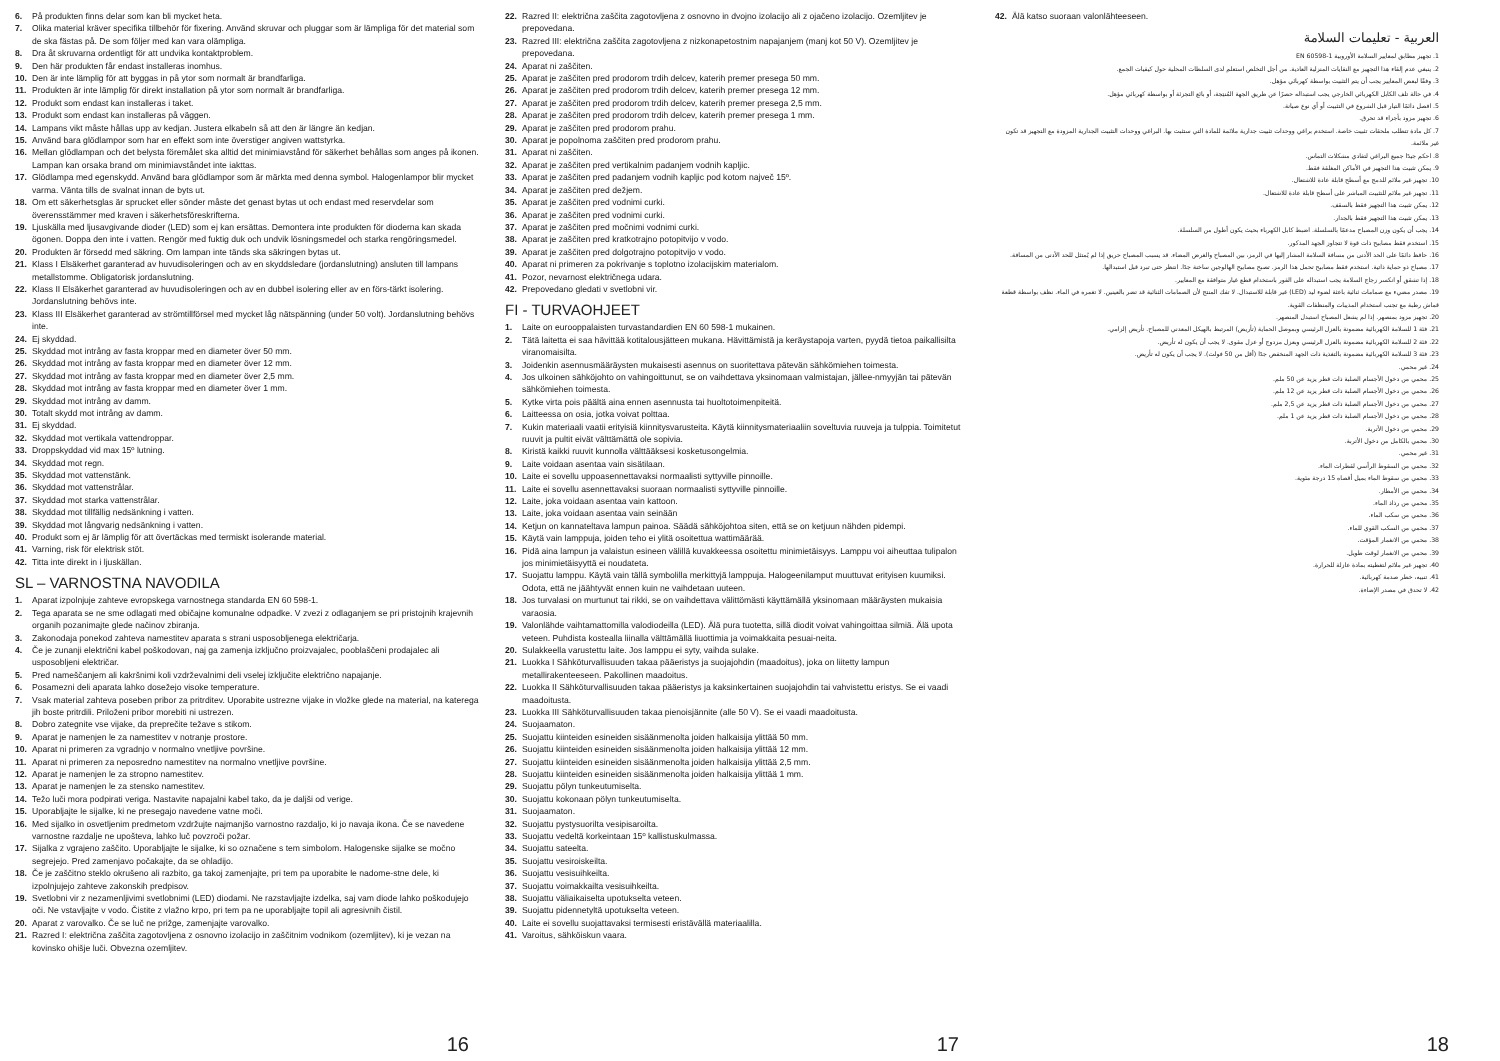6. På produkten finns delar som kan bli mycket heta.
7. Olika material kräver specifika tillbehör för fixering. Använd skruvar och pluggar som är lämpliga för det material som de ska fästas på. De som följer med kan vara olämpliga.
8. Dra åt skruvarna ordentligt för att undvika kontaktproblem.
9. Den här produkten får endast installeras inomhus.
10. Den är inte lämplig för att byggas in på ytor som normalt är brandfarliga.
11. Produkten är inte lämplig för direkt installation på ytor som normalt är brandfarliga.
12. Produkt som endast kan installeras i taket.
13. Produkt som endast kan installeras på väggen.
14. Lampans vikt måste hållas upp av kedjan. Justera elkabeln så att den är längre än kedjan.
15. Använd bara glödlampor som har en effekt som inte överstiger angiven wattstyrka.
16. Mellan glödlampan och det belysta föremålet ska alltid det minimiavstånd för säkerhet behållas som anges på ikonen. Lampan kan orsaka brand om minimiavståndet inte iakttas.
17. Glödlampa med egenskydd. Använd bara glödlampor som är märkta med denna symbol. Halogenlampor blir mycket varma. Vänta tills de svalnat innan de byts ut.
18. Om ett säkerhetsglas är sprucket eller sönder måste det genast bytas ut och endast med reservdelar som överensstämmer med kraven i säkerhetsföreskrifterna.
19. Ljuskälla med ljusavgivande dioder (LED) som ej kan ersättas. Demontera inte produkten för dioderna kan skada ögonen. Doppa den inte i vatten. Rengör med fuktig duk och undvik lösningsmedel och starka rengöringsmedel.
20. Produkten är försedd med säkring. Om lampan inte tänds ska säkringen bytas ut.
21. Klass I Elsäkerhet garanterad av huvudisoleringen och av en skyddsledare (jordanslutning) ansluten till lampans metallstomme. Obligatorisk jordanslutning.
22. Klass II Elsäkerhet garanterad av huvudisoleringen och av en dubbel isolering eller av en förs-tärkt isolering. Jordanslutning behövs inte.
23. Klass III Elsäkerhet garanterad av strömtillförsel med mycket låg nätspänning (under 50 volt). Jordanslutning behövs inte.
24. Ej skyddad.
25. Skyddad mot intrång av fasta kroppar med en diameter över 50 mm.
26. Skyddad mot intrång av fasta kroppar med en diameter över 12 mm.
27. Skyddad mot intrång av fasta kroppar med en diameter över 2,5 mm.
28. Skyddad mot intrång av fasta kroppar med en diameter över 1 mm.
29. Skyddad mot intrång av damm.
30. Totalt skydd mot intrång av damm.
31. Ej skyddad.
32. Skyddad mot vertikala vattendroppar.
33. Droppskyddad vid max 15º lutning.
34. Skyddad mot regn.
35. Skyddad mot vattenstänk.
36. Skyddad mot vattenstrålar.
37. Skyddad mot starka vattenstrålar.
38. Skyddad mot tillfällig nedsänkning i vatten.
39. Skyddad mot långvarig nedsänkning i vatten.
40. Produkt som ej är lämplig för att övertäckas med termiskt isolerande material.
41. Varning, risk för elektrisk stöt.
42. Titta inte direkt in i ljuskällan.
SL – VARNOSTNA NAVODILA
1. Aparat izpolnjuje zahteve evropskega varnostnega standarda EN 60 598-1.
2. Tega aparata se ne sme odlagati med običajne komunalne odpadke. V zvezi z odlaganjem se pri pristojnih krajevnih organih pozanimajte glede načinov zbiranja.
3. Zakonodaja ponekod zahteva namestitev aparata s strani usposobljenega električarja.
4. Če je zunanji električni kabel poškodovan, naj ga zamenja izključno proizvajalec, pooblaščeni prodajalec ali usposobljeni električar.
5. Pred nameščanjem ali kakršnimi koli vzdrževalnimi deli vselej izključite električno napajanje.
6. Posamezni deli aparata lahko dosežejo visoke temperature.
7. Vsak material zahteva poseben pribor za pritrditev. Uporabite ustrezne vijake in vložke glede na material, na katerega jih boste pritrdili. Priloženi pribor morebiti ni ustrezen.
8. Dobro zategnite vse vijake, da preprečite težave s stikom.
9. Aparat je namenjen le za namestitev v notranje prostore.
10. Aparat ni primeren za vgradnjo v normalno vnetljive površine.
11. Aparat ni primeren za neposredno namestitev na normalno vnetljive površine.
12. Aparat je namenjen le za stropno namestitev.
13. Aparat je namenjen le za stensko namestitev.
14. Težo luči mora podpirati veriga. Nastavite napajalni kabel tako, da je daljši od verige.
15. Uporabljajte le sijalke, ki ne presegajo navedene vatne moči.
16. Med sijalko in osvetljenim predmetom vzdržujte najmanjšo varnostno razdaljo, ki jo navaja ikona. Če se navedene varnostne razdalje ne upošteva, lahko luč povzroči požar.
17. Sijalka z vgrajeno zaščito. Uporabljajte le sijalke, ki so označene s tem simbolom. Halogenske sijalke se močno segrejejo. Pred zamenjavo počakajte, da se ohladijo.
18. Če je zaščitno steklo okrušeno ali razbito, ga takoj zamenjajte, pri tem pa uporabite le nadome-stne dele, ki izpolnjujejo zahteve zakonskih predpisov.
19. Svetlobni vir z nezamenljivimi svetlobnimi (LED) diodami. Ne razstavljajte izdelka, saj vam diode lahko poškodujejo oči. Ne vstavljajte v vodo. Čistite z vlažno krpo, pri tem pa ne uporabljajte topil ali agresivnih čistil.
20. Aparat z varovalko. Če se luč ne prižge, zamenjajte varovalko.
21. Razred I: električna zaščita zagotovljena z osnovno izolacijo in zaščitnim vodnikom (ozemljitev), ki je vezan na kovinsko ohišje luči. Obvezna ozemljitev.
16
22. Razred II: električna zaščita zagotovljena z osnovno in dvojno izolacijo ali z ojačeno izolacijo. Ozemljitev je prepovedana.
23. Razred III: električna zaščita zagotovljena z nizkonapetostnim napajanjem (manj kot 50 V). Ozemljitev je prepovedana.
24. Aparat ni zaščiten.
25. Aparat je zaščiten pred prodorom trdih delcev, katerih premer presega 50 mm.
26. Aparat je zaščiten pred prodorom trdih delcev, katerih premer presega 12 mm.
27. Aparat je zaščiten pred prodorom trdih delcev, katerih premer presega 2,5 mm.
28. Aparat je zaščiten pred prodorom trdih delcev, katerih premer presega 1 mm.
29. Aparat je zaščiten pred prodorom prahu.
30. Aparat je popolnoma zaščiten pred prodorom prahu.
31. Aparat ni zaščiten.
32. Aparat je zaščiten pred vertikalnim padanjem vodnih kapljic.
33. Aparat je zaščiten pred padanjem vodnih kapljic pod kotom največ 15º.
34. Aparat je zaščiten pred dežjem.
35. Aparat je zaščiten pred vodnimi curki.
36. Aparat je zaščiten pred vodnimi curki.
37. Aparat je zaščiten pred močnimi vodnimi curki.
38. Aparat je zaščiten pred kratkotrajno potopitvijo v vodo.
39. Aparat je zaščiten pred dolgotrajno potopitvijo v vodo.
40. Aparat ni primeren za pokrivanje s toplotno izolacijskim materialom.
41. Pozor, nevarnost električnega udara.
42. Prepovedano gledati v svetlobni vir.
FI - TURVAOHJEET
1. Laite on eurooppalaisten turvastandardien EN 60 598-1 mukainen.
2. Tätä laitetta ei saa hävittää kotitalousjätteen mukana. Hävittämistä ja keräystapoja varten, pyydä tietoa paikallisilta viranomaisilta.
3. Joidenkin asennusmääräysten mukaisesti asennus on suoritettava pätevän sähkömiehen toimesta.
4. Jos ulkoinen sähköjohto on vahingoittunut, se on vaihdettava yksinomaan valmistajan, jällee-nmyyjän tai pätevän sähkömiehen toimesta.
5. Kytke virta pois päältä aina ennen asennusta tai huoltotoimenpiteitä.
6. Laitteessa on osia, jotka voivat polttaa.
7. Kukin materiaali vaatii erityisiä kiinnitysvarusteita. Käytä kiinnitysmateriaaliin soveltuvia ruuveja ja tulppia. Toimitetut ruuvit ja pultit eivät välttämättä ole sopivia.
8. Kiristä kaikki ruuvit kunnolla välttääksesi kosketusongelmia.
9. Laite voidaan asentaa vain sisätilaan.
10. Laite ei sovellu uppoasennettavaksi normaalisti syttyville pinnoille.
11. Laite ei sovellu asennettavaksi suoraan normaalisti syttyville pinnoille.
12. Laite, joka voidaan asentaa vain kattoon.
13. Laite, joka voidaan asentaa vain seinään
14. Ketjun on kannateltava lampun painoa. Säädä sähköjohtoa siten, että se on ketjuun nähden pidempi.
15. Käytä vain lamppuja, joiden teho ei ylitä osoitettua wattimäärää.
16. Pidä aina lampun ja valaistun esineen välillä kuvakkeessa osoitettu minimietäisyys. Lamppu voi aiheuttaa tulipalon jos minimietäisyyttä ei noudateta.
17. Suojattu lamppu. Käytä vain tällä symbolilla merkittyjä lamppuja. Halogeenilamput muuttuvat erityisen kuumiksi. Odota, että ne jäähtyvät ennen kuin ne vaihdetaan uuteen.
18. Jos turvalasi on murtunut tai rikki, se on vaihdettava välittömästi käyttämällä yksinomaan määräysten mukaisia varaosia.
19. Valonlähde vaihtamattomilla valodiodeilla (LED). Älä pura tuotetta, sillä diodit voivat vahingoittaa silmiä. Älä upota veteen. Puhdista kostealla liinalla välttämällä liuottimia ja voimakkaita pesuai-neita.
20. Sulakkeella varustettu laite. Jos lamppu ei syty, vaihda sulake.
21. Luokka I Sähköturvallisuuden takaa pääeristys ja suojajohdin (maadoitus), joka on liitetty lampun metallirakenteeseen. Pakollinen maadoitus.
22. Luokka II Sähköturvallisuuden takaa pääeristys ja kaksinkertainen suojajohdin tai vahvistettu eristys. Se ei vaadi maadoitusta.
23. Luokka III Sähköturvallisuuden takaa pienoisjännite (alle 50 V). Se ei vaadi maadoitusta.
24. Suojaamaton.
25. Suojattu kiinteiden esineiden sisäänmenolta joiden halkaisija ylittää 50 mm.
26. Suojattu kiinteiden esineiden sisäänmenolta joiden halkaisija ylittää 12 mm.
27. Suojattu kiinteiden esineiden sisäänmenolta joiden halkaisija ylittää 2,5 mm.
28. Suojattu kiinteiden esineiden sisäänmenolta joiden halkaisija ylittää 1 mm.
29. Suojattu pölyn tunkeutumiselta.
30. Suojattu kokonaan pölyn tunkeutumiselta.
31. Suojaamaton.
32. Suojattu pystysuorilta vesipisaroilta.
33. Suojattu vedeltä korkeintaan 15º kallistuskulmassa.
34. Suojattu sateelta.
35. Suojattu vesiroiskeilta.
36. Suojattu vesisuihkeilta.
37. Suojattu voimakkailta vesisuihkeilta.
38. Suojattu väliaikaiselta upotukselta veteen.
39. Suojattu pidennetyltä upotukselta veteen.
40. Laite ei sovellu suojattavaksi termisesti eristävällä materiaalilla.
41. Varoitus, sähköiskun vaara.
17
42. Älä katso suoraan valonlähteeseen.
العربية - تعليمات السلامة
1. تجهيز مطابق لمعايير السلامة الأوروبية EN 60598-1
2. ينبغي عدم إلقاء هذا التجهيز مع النفايات المنزلية العادية. من أجل التخلص استعلم لدى السلطات المحلية حول كيفيات الجمع.
3. وفقًا لبعض المعايير يجب أن يتم التثبيت بواسطة كهربائي مؤهل.
4. في حالة تلف الكابل الكهربائي الخارجي يجب استبداله حصرًا عن طريق الجهة المُنتِجة، أو بائع التجزئة أو بواسطة كهربائي مؤهل.
5. افصل دائمًا التيار قبل الشروع في التثبيت أو أي نوع صيانة.
6. تجهيز مزود بأجزاء قد تحرق.
7. كل مادة تتطلب ملحقات تثبيت خاصة. استخدم براغي ووحدات تثبيت جدارية ملائمة للمادة التي ستثبت بها. البراغي ووحدات التثبيت الجدارية المزودة مع التجهيز قد تكون غير ملائمة.
8. احكم جيدًا جميع البراغي لتفادي مشكلات التماس.
9. يمكن تثبيت هذا التجهيز في الأماكن المغلقة فقط.
10. تجهيز غير ملائم للدمج مع أسطح قابلة عادة للاشتعال.
11. تجهيز غير ملائم للتثبيت المباشر على أسطح قابلة عادة للاشتعال.
12. يمكن تثبيت هذا التجهيز فقط بالسقف.
13. يمكن تثبيت هذا التجهيز فقط بالجدار.
14. يجب أن يكون وزن المصباح مدعمًا بالسلسلة. اضبط كابل الكهرباء بحيث يكون أطول من السلسلة.
15. استخدم فقط مصابيح ذات قوة لا تتجاوز الجهد المذكور.
16. حافظ دائمًا على الحد الأدنى من مسافة السلامة المشار إليها في الرمز، بين المصباح والغرض المضاء. قد يسبب المصباح حريق إذا لم يُمتثل للحد الأدنى من المسافة.
17. مصباح ذو حماية ذاتية. استخدم فقط مصابيح تحمل هذا الرمز. تصبح مصابيح الهالوجين ساخنة جدًا. انتظر حتى تبرد قبل استبدالها.
18. إذا تشقق أو انكسر زجاج السلامة يجب استبداله على الفور باستخدام قطع غيار متوافقة مع المعايير.
19. مصدر مضيء مع صمامات ثنائية باعثة لضوء ليد (LED) غير قابلة للاستبدال. لا تفك المنتج لأن الصمامات الثنائية قد تضر بالعينين. لا تغمره في الماء. نظف بواسطة قطعة قماش رطبة مع تجنب استخدام المذيبات والمنظفات القوية.
20. تجهيز مزود بمنصهر. إذا لم يشعل المصباح استبدل المنصهر.
21. فئة 1 للسلامة الكهربائية مضمونة بالعزل الرئيسي وبموصل الحماية (تأريض) المرتبط بالهيكل المعدني للمصباح. تأريض إلزامي.
22. فئة 2 للسلامة الكهربائية مضمونة بالعزل الرئيسي وبعزل مزدوج أو عزل مقوى. لا يجب أن يكون له تأريض.
23. فئة 3 للسلامة الكهربائية مضمونة بالتغذية ذات الجهد المنخفض جدًا (أقل من 50 فولت). لا يجب أن يكون له تأريض.
24. غير محمي.
25. محمي من دخول الأجسام الصلبة ذات قطر يزيد عن 50 ملم.
26. محمي من دخول الأجسام الصلبة ذات قطر يزيد عن 12 ملم.
27. محمي من دخول الأجسام الصلبة ذات قطر يزيد عن 2,5 ملم.
28. محمي من دخول الأجسام الصلبة ذات قطر يزيد عن 1 ملم.
29. محمي من دخول الأتربة.
30. محمي بالكامل من دخول الأتربة.
31. غير محمي.
32. محمي من السقوط الرأسي لقطرات الماء.
33. محمي من سقوط الماء بميل أقصاه 15 درجة مئوية.
34. محمي من الأمطار.
35. محمي من رذاذ الماء.
36. محمي من سكب الماء.
37. محمي من السكب القوي للماء.
38. محمي من الانغمار المؤقت.
39. محمي من الانغمار لوقت طويل.
40. تجهيز غير ملائم لتغطيته بمادة عازلة للحرارة.
41. تنبيه، خطر صدمة كهربائية.
42. لا تحدق في مصدر الإضاءة.
18